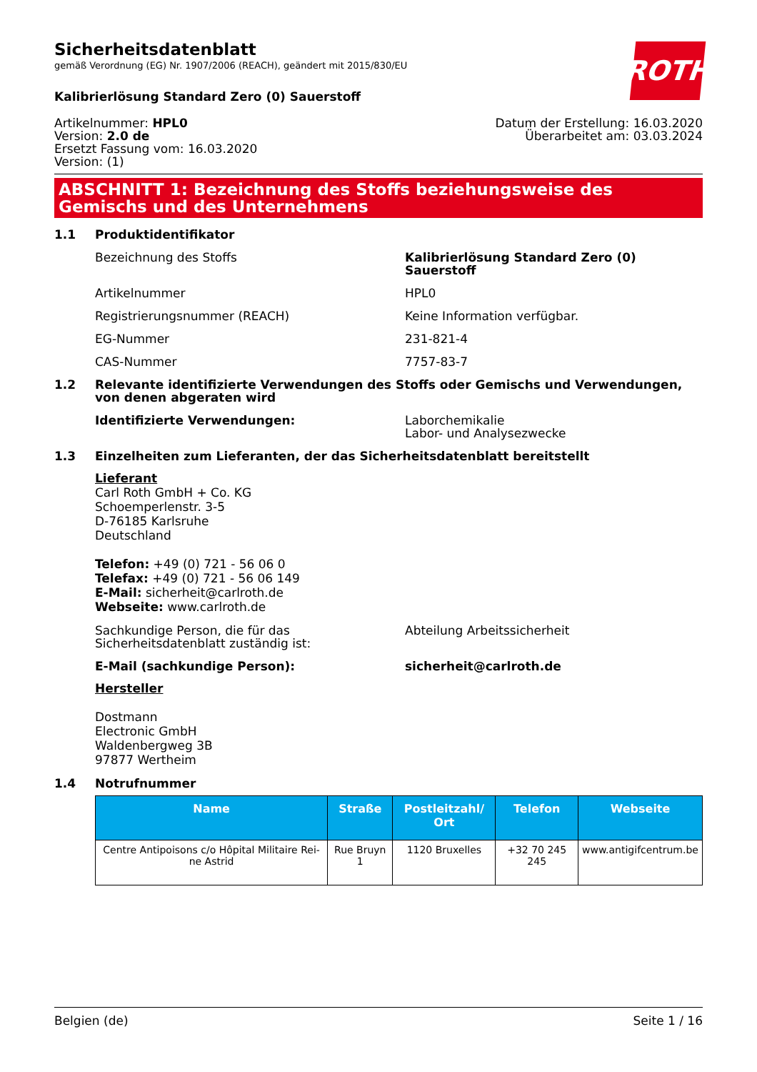ROTH
Sicherheitsdatenblatt
gemäß Verordnung (EG) Nr. 1907/2006 (REACH), geändert mit 2015/830/EU
Kalibrierlösung Standard Zero (0) Sauerstoff
Artikelnummer: HPL0
Version: 2.0 de
Ersetzt Fassung vom: 16.03.2020
Version: (1)
Datum der Erstellung: 16.03.2020
Überarbeitet am: 03.03.2024
ABSCHNITT 1: Bezeichnung des Stoffs beziehungsweise des Gemischs und des Unternehmens
1.1 Produktidentifikator
Bezeichnung des Stoffs Kalibrierlösung Standard Zero (0) Sauerstoff
Artikelnummer HPL0
Registrierungsnummer (REACH) Keine Information verfügbar.
EG-Nummer 231-821-4
CAS-Nummer 7757-83-7
1.2 Relevante identifizierte Verwendungen des Stoffs oder Gemischs und Verwendungen, von denen abgeraten wird
Identifizierte Verwendungen: Laborchemikalie
Labor- und Analysezwecke
1.3 Einzelheiten zum Lieferanten, der das Sicherheitsdatenblatt bereitstellt
Lieferant
Carl Roth GmbH + Co. KG
Schoemperlenstr. 3-5
D-76185 Karlsruhe
Deutschland
Telefon: +49 (0) 721 - 56 06 0
Telefax: +49 (0) 721 - 56 06 149
E-Mail: sicherheit@carlroth.de
Webseite: www.carlroth.de
Sachkundige Person, die für das Sicherheitsdatenblatt zuständig ist: Abteilung Arbeitssicherheit
E-Mail (sachkundige Person): sicherheit@carlroth.de
Hersteller
Dostmann
Electronic GmbH
Waldenbergweg 3B
97877 Wertheim
1.4 Notrufnummer
| Name | Straße | Postleitzahl/ Ort | Telefon | Webseite |
| --- | --- | --- | --- | --- |
| Centre Antipoisons c/o Hôpital Militaire Rei­ne Astrid | Rue Bruyn 1 | 1120 Bruxelles | +32 70 245 245 | www.antigifcentrum.be |
Belgien (de) Seite 1 / 16